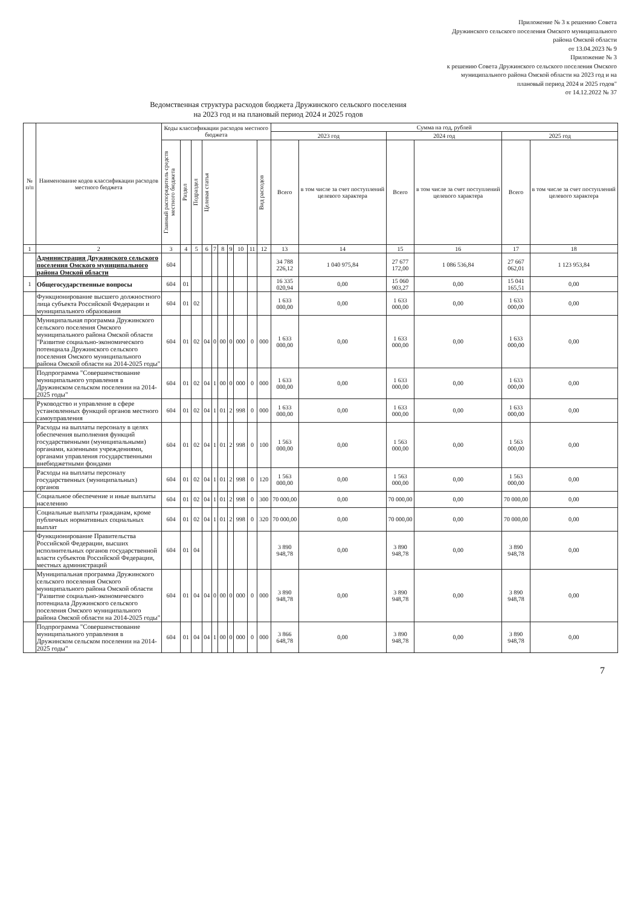Приложение № 3 к решению Совета
Дружинского сельского поселения Омского муниципального
района Омской области
от 13.04.2023 № 9
Приложение № 3
к решению Совета Дружинского сельского поселения Омского
муниципального района Омской области на 2023 год и на
плановый период 2024 и 2025 годов"
от 14.12.2022 № 37
Ведомственная структура расходов бюджета Дружинского сельского поселения
на 2023 год и на плановый период 2024 и 2025 годов
| № п/п | Наименование кодов классификации расходов местного бюджета | Коды классификации расходов местного бюджета | | | | | | | | | | Сумма на год, рублей | | | | | |
| --- | --- | --- | --- | --- | --- | --- | --- | --- | --- | --- | --- | --- | --- | --- | --- | --- | --- |
| | | | | | | | | | | | | 2023 год | | 2024 год | | 2025 год | |
| | | Главный распорядитель средств местного бюджета | Раздел | Подраздел | Целевая статья | | | | | | Вид расходов | Всего | в том числе за счет поступлений целевого характера | Всего | в том числе за счет поступлений целевого характера | Всего | в том числе за счет поступлений целевого характера |
| 1 | 2 | 3 | 4 | 5 | 6 | 7 | 8 | 9 | 10 | 11 | 12 | 13 | 14 | 15 | 16 | 17 | 18 |
| | Администрация Дружинского сельского поселения Омского муниципального района Омской области | 604 | | | | | | | | | | 34 788 226,12 | 1 040 975,84 | 27 677 172,00 | 1 086 536,84 | 27 667 062,01 | 1 123 953,84 |
| 1 | Общегосударственные вопросы | 604 | 01 | | | | | | | | | 16 335 020,94 | 0,00 | 15 060 903,27 | 0,00 | 15 041 165,51 | 0,00 |
| | Функционирование высшего должностного лица субъекта Российской Федерации и муниципального образования | 604 | 01 | 02 | | | | | | | | 1 633 000,00 | 0,00 | 1 633 000,00 | 0,00 | 1 633 000,00 | 0,00 |
| | Муниципальная программа Дружинского сельского поселения Омского муниципального района Омской области "Развитие социально-экономического потенциала Дружинского сельского поселения Омского муниципального района Омской области на 2014-2025 годы" | 604 | 01 | 02 | 04 | 0 | 00 | 0 | 000 | 0 | 000 | 1 633 000,00 | 0,00 | 1 633 000,00 | 0,00 | 1 633 000,00 | 0,00 |
| | Подпрограмма "Совершенствование муниципального управления в Дружинском сельском поселении на 2014-2025 годы" | 604 | 01 | 02 | 04 | 1 | 00 | 0 | 000 | 0 | 000 | 1 633 000,00 | 0,00 | 1 633 000,00 | 0,00 | 1 633 000,00 | 0,00 |
| | Руководство и управление в сфере установленных функций органов местного самоуправления | 604 | 01 | 02 | 04 | 1 | 01 | 2 | 998 | 0 | 000 | 1 633 000,00 | 0,00 | 1 633 000,00 | 0,00 | 1 633 000,00 | 0,00 |
| | Расходы на выплаты персоналу в целях обеспечения выполнения функций государственными (муниципальными) органами, казенными учреждениями, органами управления государственными внебюджетными фондами | 604 | 01 | 02 | 04 | 1 | 01 | 2 | 998 | 0 | 100 | 1 563 000,00 | 0,00 | 1 563 000,00 | 0,00 | 1 563 000,00 | 0,00 |
| | Расходы на выплаты персоналу государственных (муниципальных) органов | 604 | 01 | 02 | 04 | 1 | 01 | 2 | 998 | 0 | 120 | 1 563 000,00 | 0,00 | 1 563 000,00 | 0,00 | 1 563 000,00 | 0,00 |
| | Социальное обеспечение и иные выплаты населению | 604 | 01 | 02 | 04 | 1 | 01 | 2 | 998 | 0 | 300 | 70 000,00 | 0,00 | 70 000,00 | 0,00 | 70 000,00 | 0,00 |
| | Социальные выплаты гражданам, кроме публичных нормативных социальных выплат | 604 | 01 | 02 | 04 | 1 | 01 | 2 | 998 | 0 | 320 | 70 000,00 | 0,00 | 70 000,00 | 0,00 | 70 000,00 | 0,00 |
| | Функционирование Правительства Российской Федерации, высших исполнительных органов государственной власти субъектов Российской Федерации, местных администраций | 604 | 01 | 04 | | | | | | | | 3 890 948,78 | 0,00 | 3 890 948,78 | 0,00 | 3 890 948,78 | 0,00 |
| | Муниципальная программа Дружинского сельского поселения Омского муниципального района Омской области "Развитие социально-экономического потенциала Дружинского сельского поселения Омского муниципального района Омской области на 2014-2025 годы" | 604 | 01 | 04 | 04 | 0 | 00 | 0 | 000 | 0 | 000 | 3 890 948,78 | 0,00 | 3 890 948,78 | 0,00 | 3 890 948,78 | 0,00 |
| | Подпрограмма "Совершенствование муниципального управления в Дружинском сельском поселении на 2014-2025 годы" | 604 | 01 | 04 | 04 | 1 | 00 | 0 | 000 | 0 | 000 | 3 866 648,78 | 0,00 | 3 890 948,78 | 0,00 | 3 890 948,78 | 0,00 |
7